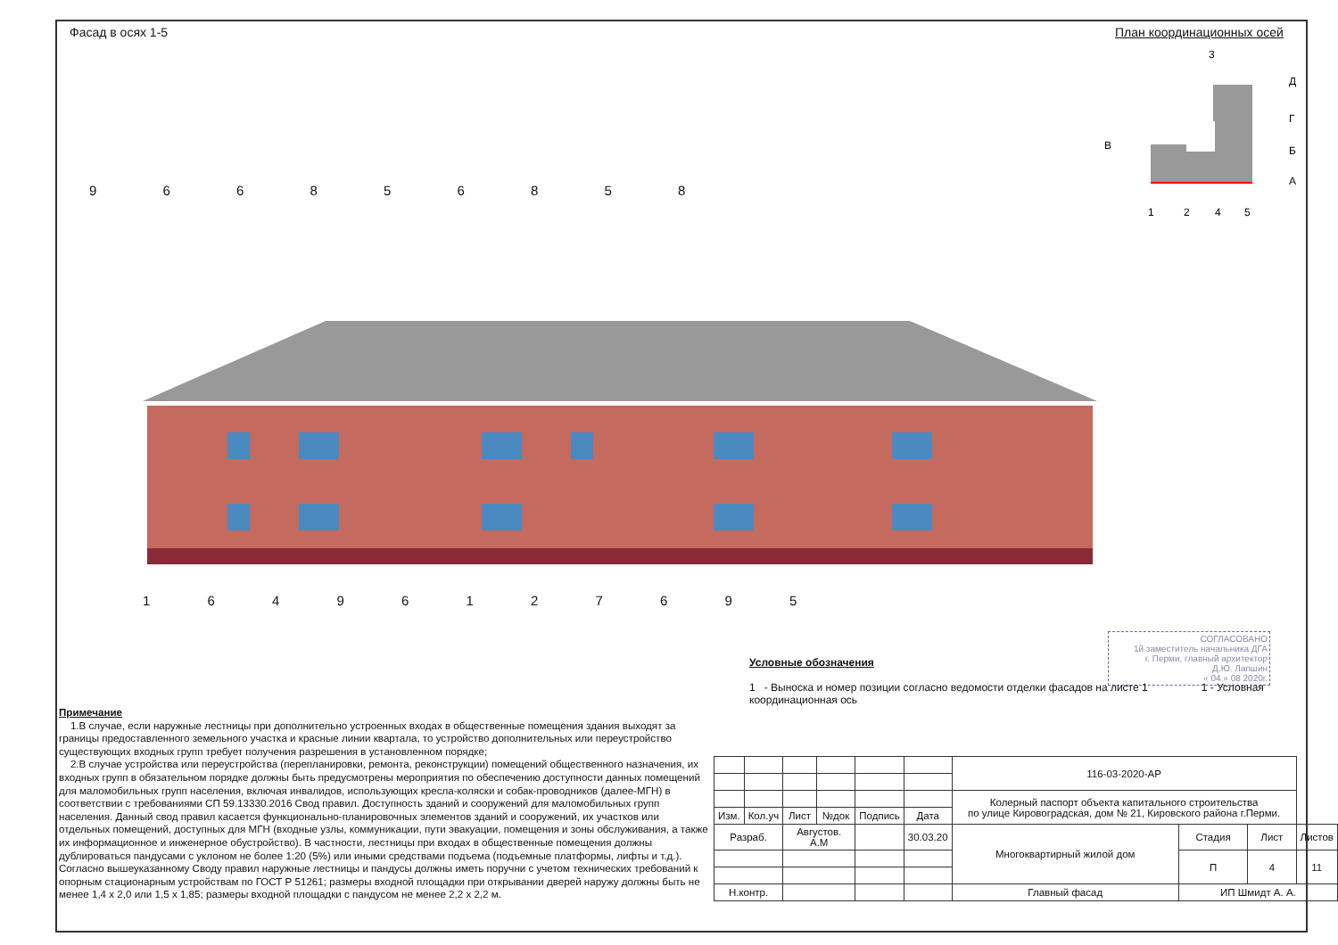Фасад в осях 1-5 План координационных осей
3
Д
Г
Б
А
В
1
2
4
5
9 6 6 8 5 6 8 5 8
1 6 4 9 6 1 2 7 6 9 5
СОГЛАСОВАНО
1й заместитель начальника ДГА
г. Перми, главный архитектор
Д.Ю. Лапшин
« 04 » 08 2020г.
Условные обозначения
1 - Выноска и номер позиции согласно ведомости отделки фасадов на листе 1 1 - Условная координационная ось
Примечание
1.В случае, если наружные лестницы при дополнительно устроенных входах в общественные помещения здания выходят за границы предоставленного земельного участка и красные линии квартала, то устройство дополнительных или переустройство существующих входных групп требует получения разрешения в установленном порядке;
2.В случае устройства или переустройства (перепланировки, ремонта, реконструкции) помещений общественного назначения, их входных групп в обязательном порядке должны быть предусмотрены мероприятия по обеспечению доступности данных помещений для маломобильных групп населения, включая инвалидов, использующих кресла-коляски и собак-проводников (далее-МГН) в соответствии с требованиями СП 59.13330.2016 Свод правил. Доступность зданий и сооружений для маломобильных групп населения. Данный свод правил касается функционально-планировочных элементов зданий и сооружений, их участков или отдельных помещений, доступных для МГН (входные узлы, коммуникации, пути эвакуации, помещения и зоны обслуживания, а также их информационное и инженерное обустройство). В частности, лестницы при входах в общественные помещения должны дублироваться пандусами с уклоном не более 1:20 (5%) или иными средствами подъема (подъемные платформы, лифты и т.д.). Согласно вышеуказанному Своду правил наружные лестницы и пандусы должны иметь поручни с учетом технических требований к опорным стационарным устройствам по ГОСТ Р 51261; размеры входной площадки при открывании дверей наружу должны быть не менее 1,4 х 2,0 или 1,5 х 1,85; размеры входной площадки с пандусом не менее 2,2 х 2,2 м.
| | | | | | | 116-03-2020-АР | | | |
| | | | | | | Колерный паспорт объекта капитального строительства по улице Кировоградская, дом № 21, Кировского района г.Перми. | | | |
| Изм. | Кол.уч | Лист | №док | Подпись | Дата | | | | |
| Разраб. | | Августов. А.М | | | 30.03.20 | Многоквартирный жилой дом | Стадия | Лист | Листов |
| | | | | | | | П | 4 | 11 |
| Н.контр. | | | | | | Главный фасад | ИП Шмидт А. А. | | |